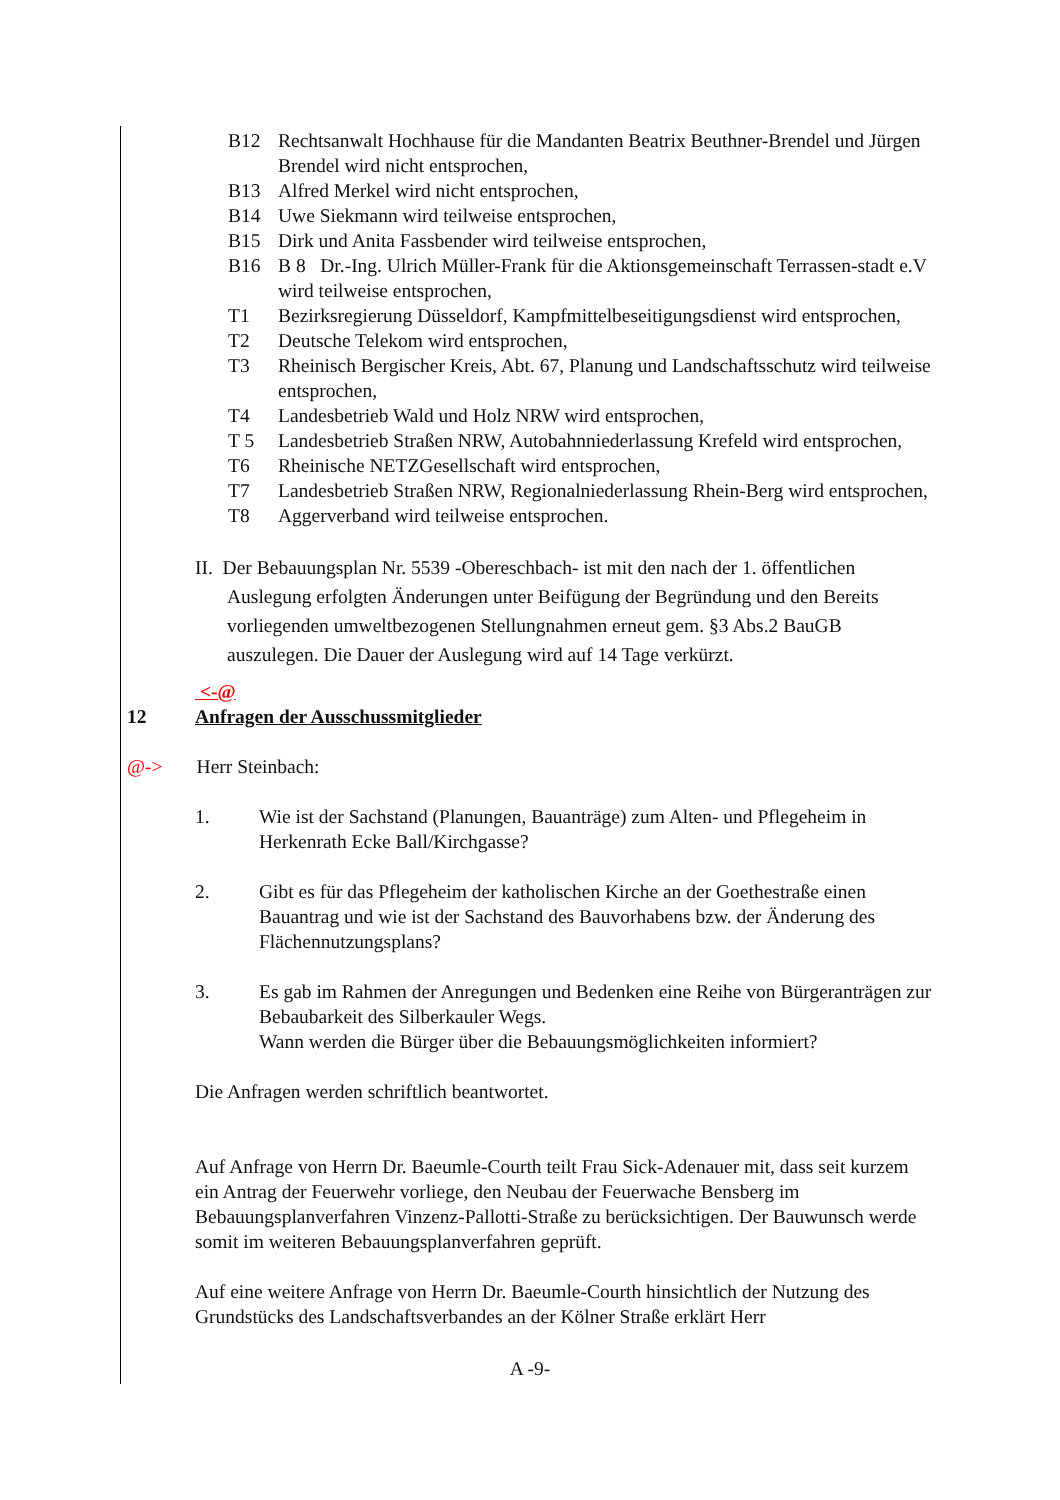B12 Rechtsanwalt Hochhause für die Mandanten Beatrix Beuthner-Brendel und Jürgen Brendel wird nicht entsprochen,
B13 Alfred Merkel wird nicht entsprochen,
B14 Uwe Siekmann wird teilweise entsprochen,
B15 Dirk und Anita Fassbender wird teilweise entsprochen,
B16 B 8 Dr.-Ing. Ulrich Müller-Frank für die Aktionsgemeinschaft Terrassen-stadt e.V wird teilweise entsprochen,
T1 Bezirksregierung Düsseldorf, Kampfmittelbeseitigungsdienst wird entsprochen,
T2 Deutsche Telekom wird entsprochen,
T3 Rheinisch Bergischer Kreis, Abt. 67, Planung und Landschaftsschutz wird teilweise entsprochen,
T4 Landesbetrieb Wald und Holz NRW wird entsprochen,
T 5 Landesbetrieb Straßen NRW, Autobahnniederlassung Krefeld wird entsprochen,
T6 Rheinische NETZGesellschaft wird entsprochen,
T7 Landesbetrieb Straßen NRW, Regionalniederlassung Rhein-Berg wird entsprochen,
T8 Aggerverband wird teilweise entsprochen.
II. Der Bebauungsplan Nr. 5539 -Obereschbach- ist mit den nach der 1. öffentlichen Auslegung erfolgten Änderungen unter Beifügung der Begründung und den Bereits vorliegenden umweltbezogenen Stellungnahmen erneut gem. §3 Abs.2 BauGB auszulegen. Die Dauer der Auslegung wird auf 14 Tage verkürzt.
<-@
12 Anfragen der Ausschussmitglieder
@-> Herr Steinbach:
1. Wie ist der Sachstand (Planungen, Bauanträge) zum Alten- und Pflegeheim in Herkenrath Ecke Ball/Kirchgasse?
2. Gibt es für das Pflegeheim der katholischen Kirche an der Goethestraße einen Bauantrag und wie ist der Sachstand des Bauvorhabens bzw. der Änderung des Flächennutzungsplans?
3. Es gab im Rahmen der Anregungen und Bedenken eine Reihe von Bürgeranträgen zur Bebaubarkeit des Silberkauler Wegs.
Wann werden die Bürger über die Bebauungsmöglichkeiten informiert?
Die Anfragen werden schriftlich beantwortet.
Auf Anfrage von Herrn Dr. Baeumle-Courth teilt Frau Sick-Adenauer mit, dass seit kurzem ein Antrag der Feuerwehr vorliege, den Neubau der Feuerwache Bensberg im Bebauungsplanverfahren Vinzenz-Pallotti-Straße zu berücksichtigen. Der Bauwunsch werde somit im weiteren Bebauungsplanverfahren geprüft.
Auf eine weitere Anfrage von Herrn Dr. Baeumle-Courth hinsichtlich der Nutzung des Grundstücks des Landschaftsverbandes an der Kölner Straße erklärt Herr
A -9-